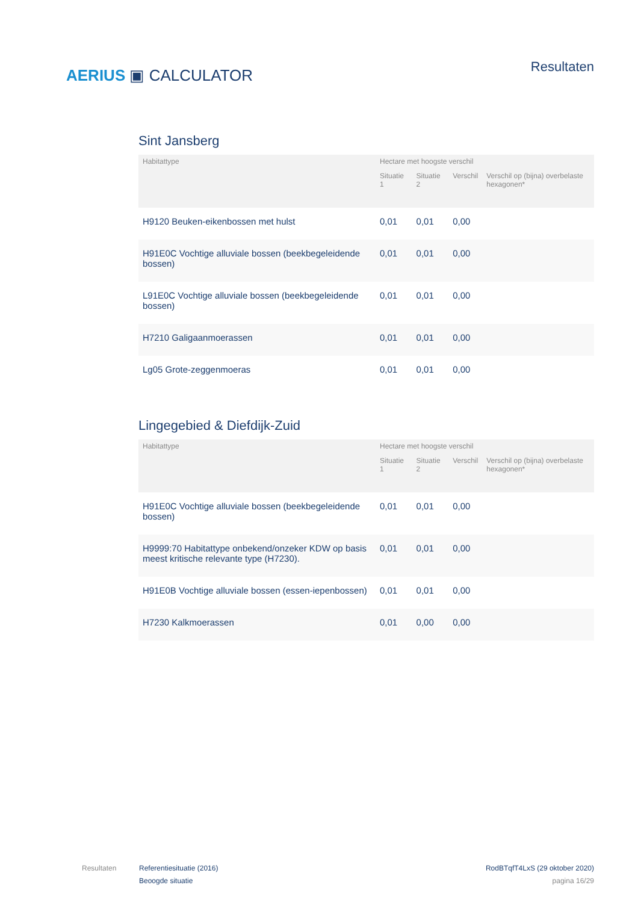AERIUS ▣ CALCULATOR
Resultaten
Sint Jansberg
| Habitattype | Hectare met hoogste verschil | | | |
| --- | --- | --- | --- | --- |
| | Situatie 1 | Situatie 2 | Verschil | Verschil op (bijna) overbelaste hexagonen* |
| H9120 Beuken-eikenbossen met hulst | 0,01 | 0,01 | 0,00 | |
| H91E0C Vochtige alluviale bossen (beekbegeleidende bossen) | 0,01 | 0,01 | 0,00 | |
| L91E0C Vochtige alluviale bossen (beekbegeleidende bossen) | 0,01 | 0,01 | 0,00 | |
| H7210 Galigaanmoerassen | 0,01 | 0,01 | 0,00 | |
| Lg05 Grote-zeggenmoeras | 0,01 | 0,01 | 0,00 | |
Lingegebied & Diefdijk-Zuid
| Habitattype | Hectare met hoogste verschil | | | |
| --- | --- | --- | --- | --- |
| | Situatie 1 | Situatie 2 | Verschil | Verschil op (bijna) overbelaste hexagonen* |
| H91E0C Vochtige alluviale bossen (beekbegeleidende bossen) | 0,01 | 0,01 | 0,00 | |
| H9999:70 Habitattype onbekend/onzeker KDW op basis meest kritische relevante type (H7230). | 0,01 | 0,01 | 0,00 | |
| H91E0B Vochtige alluviale bossen (essen-iepenbossen) | 0,01 | 0,01 | 0,00 | |
| H7230 Kalkmoerassen | 0,01 | 0,00 | 0,00 | |
Resultaten Referentiesituatie (2016)
Beoogde situatie
RodBTqfT4LxS (29 oktober 2020)
pagina 16/29